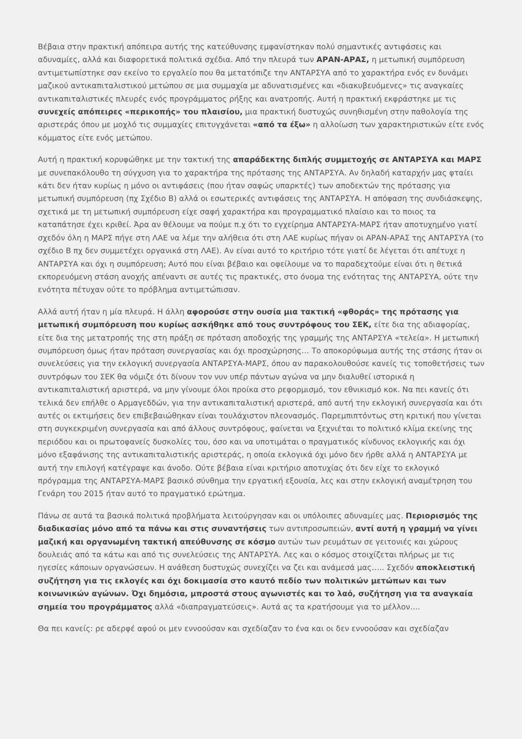Βέβαια στην πρακτική απόπειρα αυτής της κατεύθυνσης εμφανίστηκαν πολύ σημαντικές αντιφάσεις και αδυναμίες, αλλά και διαφορετικά πολιτικά σχέδια. Από την πλευρά των ΑΡΑΝ-ΑΡΑΣ, η μετωπική συμπόρευση αντιμετωπίστηκε σαν εκείνο το εργαλείο που θα μετατόπιζε την ΑΝΤΑΡΣΥΑ από το χαρακτήρα ενός εν δυνάμει μαζικού αντικαπιταλιστικού μετώπου σε μια συμμαχία με αδυνατισμένες και «διακυβευόμενες» τις αναγκαίες αντικαπιταλιστικές πλευρές ενός προγράμματος ρήξης και ανατροπής. Αυτή η πρακτική εκφράστηκε με τις συνεχείς απόπειρες «περικοπής» του πλαισίου, μια πρακτική δυστυχώς συνηθισμένη στην παθολογία της αριστεράς όπου με μοχλό τις συμμαχίες επιτυγχάνεται «από τα έξω» η αλλοίωση των χαρακτηριστικών είτε ενός κόμματος είτε ενός μετώπου.
Αυτή η πρακτική κορυφώθηκε με την τακτική της απαράδεκτης διπλής συμμετοχής σε ΑΝΤΑΡΣΥΑ και ΜΑΡΣ με συνεπακόλουθο τη σύγχυση για το χαρακτήρα της πρότασης της ΑΝΤΑΡΣΥΑ. Αν δηλαδή καταρχήν μας φταίει κάτι δεν ήταν κυρίως η μόνο οι αντιφάσεις (που ήταν σαφώς υπαρκτές) των αποδεκτών της πρότασης για μετωπική συμπόρευση (πχ Σχέδιο Β) αλλά οι εσωτερικές αντιφάσεις της ΑΝΤΑΡΣΥΑ. Η απόφαση της συνδιάσκεψης, σχετικά με τη μετωπική συμπόρευση είχε σαφή χαρακτήρα και προγραμματικό πλαίσιο και το ποιος τα καταπάτησε έχει κριθεί. Άρα αν θέλουμε να πούμε π.χ ότι το εγχείρημα ΑΝΤΑΡΣΥΑ-ΜΑΡΣ ήταν αποτυχημένο γιατί σχεδόν όλη η ΜΑΡΣ πήγε στη ΛΑΕ να λέμε την αλήθεια ότι στη ΛΑΕ κυρίως πήγαν οι ΑΡΑΝ-ΑΡΑΣ της ΑΝΤΑΡΣΥΑ (το σχέδιο Β πχ δεν συμμετέχει οργανικά στη ΛΑΕ). Αν είναι αυτό το κριτήριο τότε γιατί δε λέγεται ότι απέτυχε η ΑΝΤΑΡΣΥΑ και όχι η συμπόρευση; Αυτό που είναι βέβαιο και οφείλουμε να το παραδεχτούμε είναι ότι η θετικά εκπορευόμενη στάση ανοχής απέναντι σε αυτές τις πρακτικές, στο όνομα της ενότητας της ΑΝΤΑΡΣΥΑ, ούτε την ενότητα πέτυχαν ούτε το πρόβλημα αντιμετώπισαν.
Αλλά αυτή ήταν η μία πλευρά. Η άλλη αφορούσε στην ουσία μια τακτική «φθοράς» της πρότασης για μετωπική συμπόρευση που κυρίως ασκήθηκε από τους συντρόφους του ΣΕΚ, είτε δια της αδιαφορίας, είτε δια της μετατροπής της στη πράξη σε πρόταση αποδοχής της γραμμής της ΑΝΤΑΡΣΥΑ «τελεία». Η μετωπική συμπόρευση όμως ήταν πρόταση συνεργασίας και όχι προσχώρησης… Το αποκορύφωμα αυτής της στάσης ήταν οι συνελεύσεις για την εκλογική συνεργασία ΑΝΤΑΡΣΥΑ-ΜΑΡΣ, όπου αν παρακολουθούσε κανείς τις τοποθετήσεις των συντρόφων του ΣΕΚ θα νόμιζε ότι δίνουν τον νυν υπέρ πάντων αγώνα να μην διαλυθεί ιστορικά η αντικαπιταλιστική αριστερά, να μην γίνουμε όλοι προίκα στο ρεφορμισμό, τον εθνικισμό κοκ. Να πει κανείς ότι τελικά δεν επήλθε ο Αρμαγεδδών, για την αντικαπιταλιστική αριστερά, από αυτή την εκλογική συνεργασία και ότι αυτές οι εκτιμήσεις δεν επιβεβαιώθηκαν είναι τουλάχιστον πλεονασμός. Παρεμπιπτόντως στη κριτική που γίνεται στη συγκεκριμένη συνεργασία και από άλλους συντρόφους, φαίνεται να ξεχνιέται το πολιτικό κλίμα εκείνης της περιόδου και οι πρωτοφανείς δυσκολίες του, όσο και να υποτιμάται ο πραγματικός κίνδυνος εκλογικής και όχι μόνο εξαφάνισης της αντικαπιταλιστικής αριστεράς, η οποία εκλογικά όχι μόνο δεν ήρθε αλλά η ΑΝΤΑΡΣΥΑ με αυτή την επιλογή κατέγραψε και άνοδο. Ούτε βέβαια είναι κριτήριο αποτυχίας ότι δεν είχε το εκλογικό πρόγραμμα της ΑΝΤΑΡΣΥΑ-ΜΑΡΣ βασικό σύνθημα την εργατική εξουσία, λες και στην εκλογική αναμέτρηση του Γενάρη του 2015 ήταν αυτό το πραγματικό ερώτημα.
Πάνω σε αυτά τα βασικά πολιτικά προβλήματα λειτούργησαν και οι υπόλοιπες αδυναμίες μας. Περιορισμός της διαδικασίας μόνο από τα πάνω και στις συναντήσεις των αντιπροσωπειών, αντί αυτή η γραμμή να γίνει μαζική και οργανωμένη τακτική απεύθυνσης σε κόσμο αυτών των ρευμάτων σε γειτονιές και χώρους δουλειάς από τα κάτω και από τις συνελεύσεις της ΑΝΤΑΡΣΥΑ. Λες και ο κόσμος στοιχίζεται πλήρως με τις ηγεσίες κάποιων οργανώσεων. Η ανάθεση δυστυχώς συνεχίζει να ζει και ανάμεσά μας….. Σχεδόν αποκλειστική συζήτηση για τις εκλογές και όχι δοκιμασία στο καυτό πεδίο των πολιτικών μετώπων και των κοινωνικών αγώνων. Όχι δημόσια, μπροστά στους αγωνιστές και το λαό, συζήτηση για τα αναγκαία σημεία του προγράμματος αλλά «διαπραγματεύσεις». Αυτά ας τα κρατήσουμε για το μέλλον….
Θα πει κανείς: ρε αδερφέ αφού οι μεν εννοούσαν και σχεδίαζαν το ένα και οι δεν εννοούσαν και σχεδίαζαν